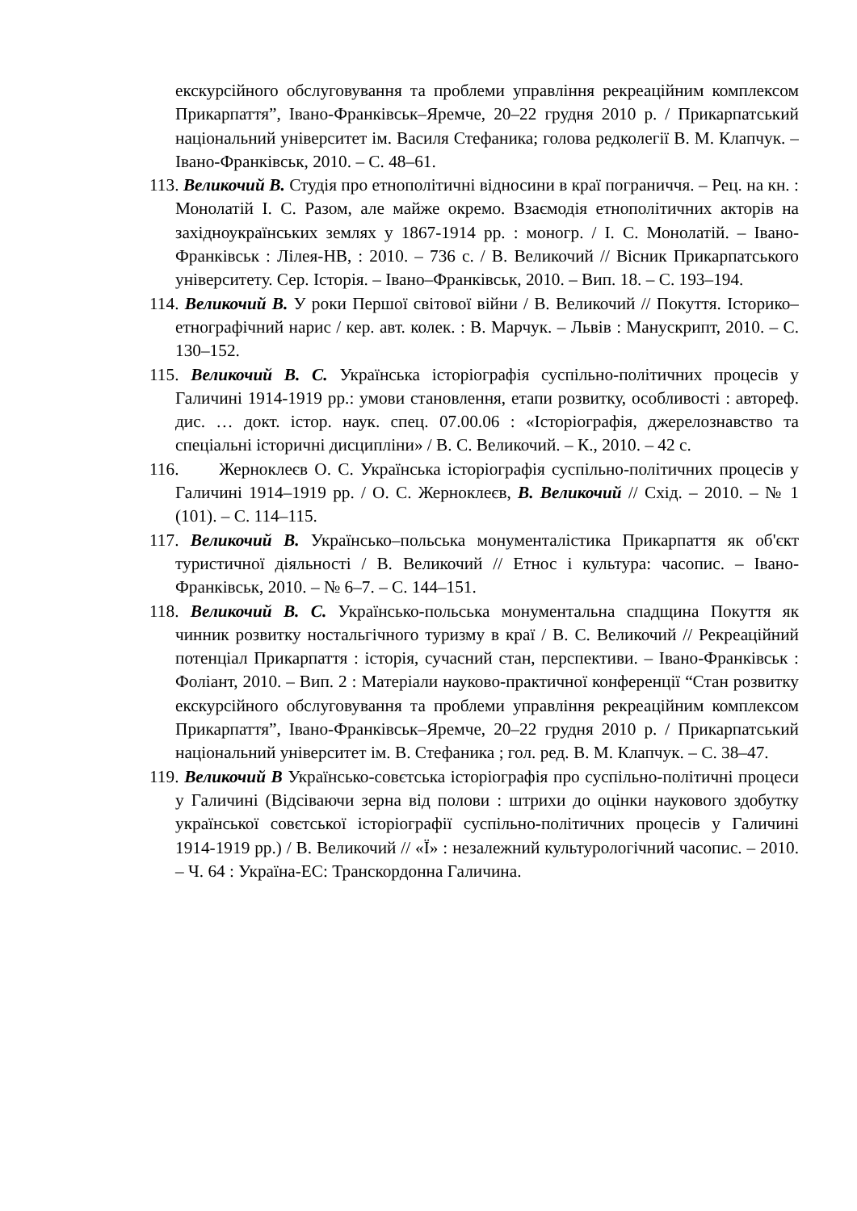екскурсійного обслуговування та проблеми управління рекреаційним комплексом Прикарпаття”, Івано-Франківськ–Яремче, 20–22 грудня 2010 р. / Прикарпатський національний університет ім. Василя Стефаника; голова редколегії В. М. Клапчук. – Івано-Франківськ, 2010. – С. 48–61.
113. Великочий В. Студія про етнополітичні відносини в краї пограниччя. – Рец. на кн. : Монолатій І. С. Разом, але майже окремо. Взаємодія етнополітичних акторів на західноукраїнських землях у 1867-1914 рр. : моногр. / І. С. Монолатій. – Івано-Франківськ : Лілея-НВ, : 2010. – 736 с. / В. Великочий // Вісник Прикарпатського університету. Сер. Історія. – Івано–Франківськ, 2010. – Вип. 18. – С. 193–194.
114. Великочий В. У роки Першої світової війни / В. Великочий // Покуття. Історико–етнографічний нарис / кер. авт. колек. : В. Марчук. – Львів : Манускрипт, 2010. – С. 130–152.
115. Великочий В. С. Українська історіографія суспільно-політичних процесів у Галичині 1914-1919 рр.: умови становлення, етапи розвитку, особливості : автореф. дис. … докт. істор. наук. спец. 07.00.06 : «Історіографія, джерелознавство та спеціальні історичні дисципліни» / В. С. Великочий. – К., 2010. – 42 с.
116. Жерноклеєв О. С. Українська історіографія суспільно-політичних процесів у Галичині 1914–1919 рр. / О. С. Жерноклеєв, В. Великочий // Схід. – 2010. – № 1 (101). – С. 114–115.
117. Великочий В. Українсько–польська монументалістика Прикарпаття як об'єкт туристичної діяльності / В. Великочий // Етнос і культура: часопис. – Івано-Франківськ, 2010. – № 6–7. – С. 144–151.
118. Великочий В. С. Українсько-польська монументальна спадщина Покуття як чинник розвитку ностальгічного туризму в краї / В. С. Великочий // Рекреаційний потенціал Прикарпаття : історія, сучасний стан, перспективи. – Івано-Франківськ : Фоліант, 2010. – Вип. 2 : Матеріали науково-практичної конференції “Стан розвитку екскурсійного обслуговування та проблеми управління рекреаційним комплексом Прикарпаття”, Івано-Франківськ–Яремче, 20–22 грудня 2010 р. / Прикарпатський національний університет ім. В. Стефаника ; гол. ред. В. М. Клапчук. – С. 38–47.
119. Великочий В Українсько-совєтська історіографія про суспільно-політичні процеси у Галичині (Відсіваючи зерна від полови : штрихи до оцінки наукового здобутку української совєтської історіографії суспільно-політичних процесів у Галичині 1914-1919 рр.) / В. Великочий // «Ї» : незалежний культурологічний часопис. – 2010. – Ч. 64 : Україна-ЕС: Транскордонна Галичина.